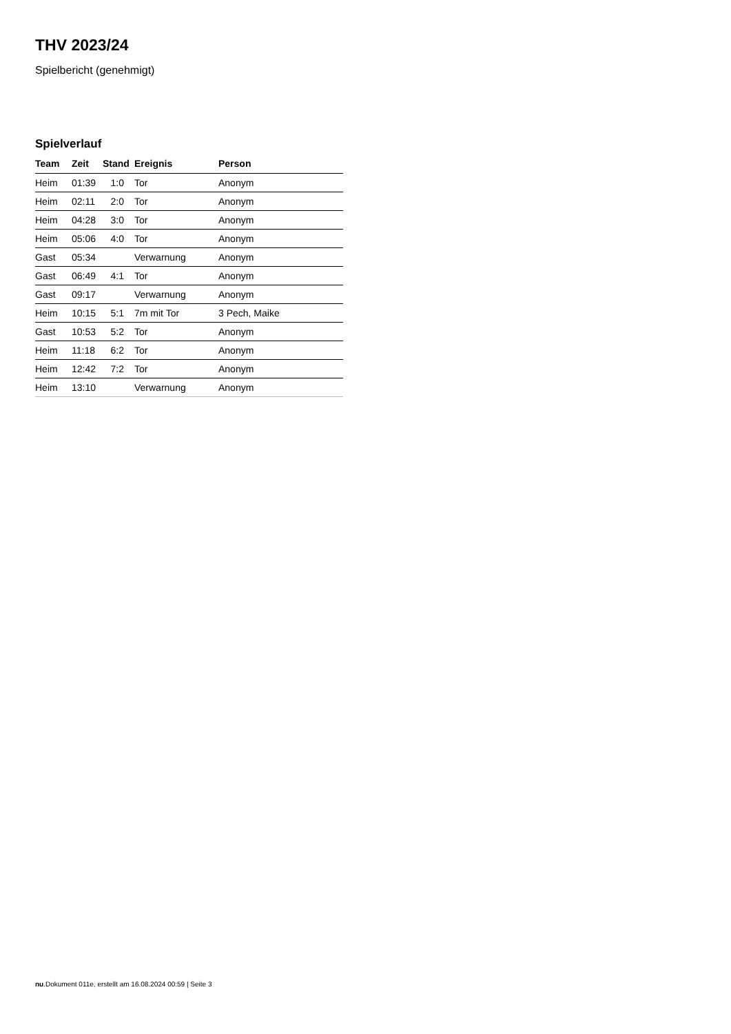THV 2023/24
Spielbericht (genehmigt)
Spielverlauf
| Team | Zeit | Stand | Ereignis | Person |
| --- | --- | --- | --- | --- |
| Heim | 01:39 | 1:0 | Tor | Anonym |
| Heim | 02:11 | 2:0 | Tor | Anonym |
| Heim | 04:28 | 3:0 | Tor | Anonym |
| Heim | 05:06 | 4:0 | Tor | Anonym |
| Gast | 05:34 | | Verwarnung | Anonym |
| Gast | 06:49 | 4:1 | Tor | Anonym |
| Gast | 09:17 | | Verwarnung | Anonym |
| Heim | 10:15 | 5:1 | 7m mit Tor | 3 Pech, Maike |
| Gast | 10:53 | 5:2 | Tor | Anonym |
| Heim | 11:18 | 6:2 | Tor | Anonym |
| Heim | 12:42 | 7:2 | Tor | Anonym |
| Heim | 13:10 | | Verwarnung | Anonym |
nu.Dokument 011e, erstellt am 16.08.2024 00:59 | Seite 3